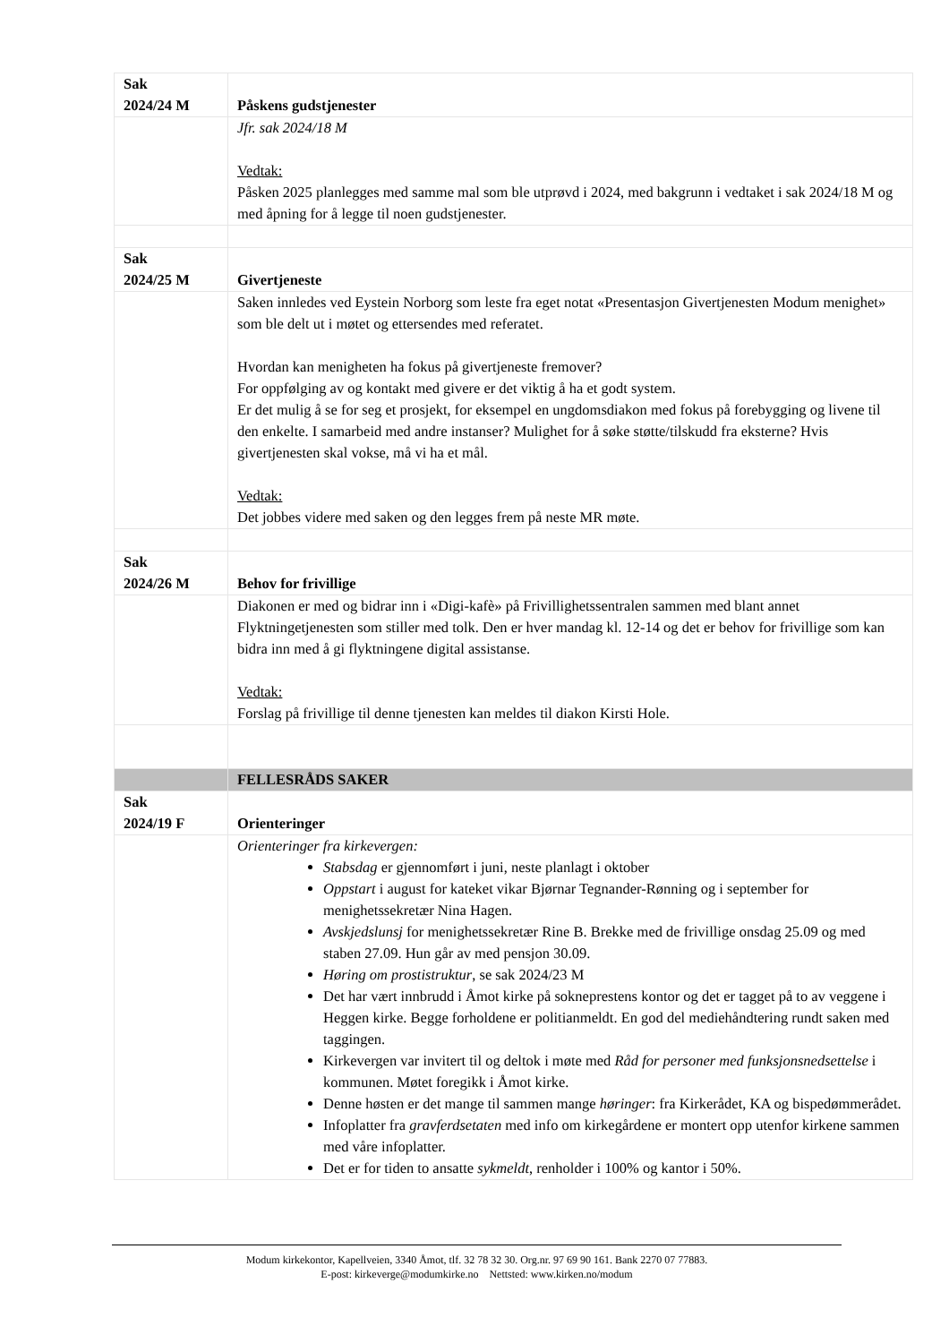| Sak 2024/24 M | Påskens gudstjenester |
| | Jfr. sak 2024/18 M Vedtak: Påsken 2025 planlegges med samme mal som ble utprøvd i 2024, med bakgrunn i vedtaket i sak 2024/18 M og med åpning for å legge til noen gudstjenester. |
| Sak 2024/25 M | Givertjeneste |
| | Saken innledes ved Eystein Norborg som leste fra eget notat «Presentasjon Givertjenesten Modum menighet» som ble delt ut i møtet og ettersendes med referatet. Hvordan kan menigheten ha fokus på givertjeneste fremover? For oppfølging av og kontakt med givere er det viktig å ha et godt system. Er det mulig å se for seg et prosjekt, for eksempel en ungdomsdiakon med fokus på forebygging og livene til den enkelte. I samarbeid med andre instanser? Mulighet for å søke støtte/tilskudd fra eksterne? Hvis givertjenesten skal vokse, må vi ha et mål. Vedtak: Det jobbes videre med saken og den legges frem på neste MR møte. |
| Sak 2024/26 M | Behov for frivillige |
| | Diakonen er med og bidrar inn i «Digi-kafè» på Frivillighetssentralen sammen med blant annet Flyktningetjenesten som stiller med tolk. Den er hver mandag kl. 12-14 og det er behov for frivillige som kan bidra inn med å gi flyktningene digital assistanse. Vedtak: Forslag på frivillige til denne tjenesten kan meldes til diakon Kirsti Hole. |
| | FELLESRÅDS SAKER |
| Sak 2024/19 F | Orienteringer |
| | Orienteringer fra kirkevergen: Stabsdag er gjennomført i juni, neste planlagt i oktober Oppstart i august for kateket vikar Bjørnar Tegnander-Rønning og i september for menighetssekretær Nina Hagen. Avskjedslunsj for menighetssekretær Rine B. Brekke med de frivillige onsdag 25.09 og med staben 27.09. Hun går av med pensjon 30.09. Høring om prostistruktur , se sak 2024/23 M Det har vært innbrudd i Åmot kirke på sokneprestens kontor og det er tagget på to av veggene i Heggen kirke. Begge forholdene er politianmeldt. En god del mediehåndtering rundt saken med taggingen. Kirkevergen var invitert til og deltok i møte med Råd for personer med funksjonsnedsettelse i kommunen. Møtet foregikk i Åmot kirke. Denne høsten er det mange til sammen mange høringer : fra Kirkerådet, KA og bispedømmerådet. Infoplatter fra gravferdsetaten med info om kirkegårdene er montert opp utenfor kirkene sammen med våre infoplatter. Det er for tiden to ansatte sykmeldt , renholder i 100% og kantor i 50%. |
Modum kirkekontor, Kapellveien, 3340 Åmot, tlf. 32 78 32 30. Org.nr. 97 69 90 161. Bank 2270 07 77883.
E-post: kirkeverge@modumkirke.no Nettsted: www.kirken.no/modum